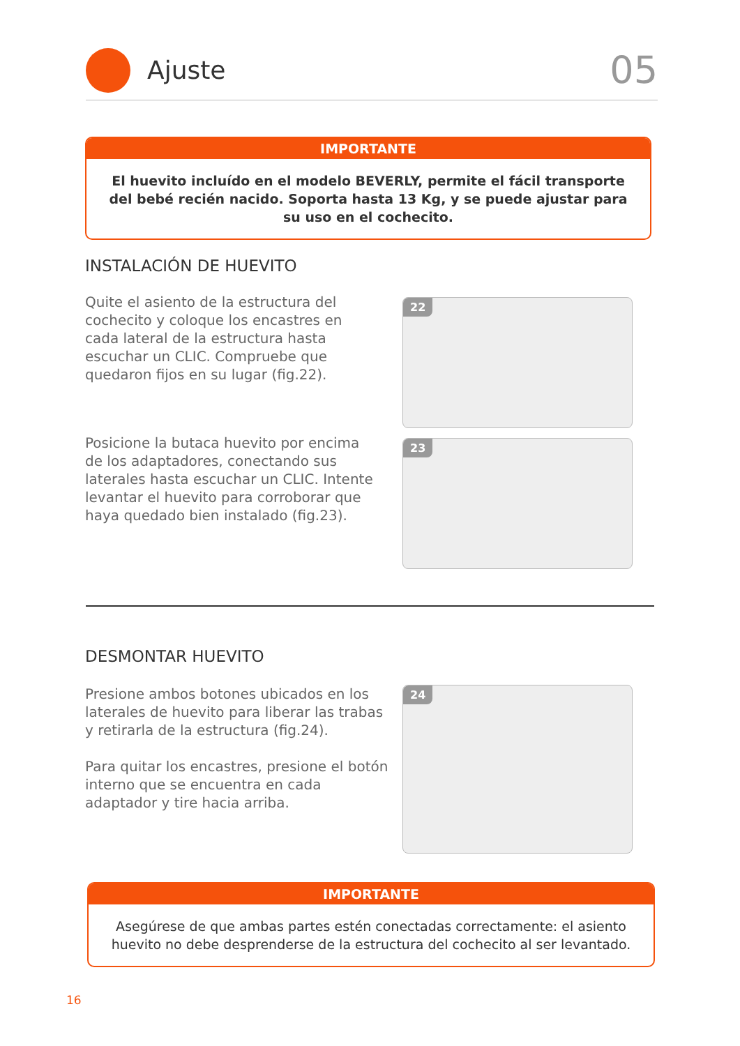Ajuste
05
IMPORTANTE
El huevito incluído en el modelo BEVERLY, permite el fácil transporte del bebé recién nacido. Soporta hasta 13 Kg, y se puede ajustar para su uso en el cochecito.
INSTALACIÓN DE HUEVITO
Quite el asiento de la estructura del cochecito y coloque los encastres en cada lateral de la estructura hasta escuchar un CLIC. Compruebe que quedaron fijos en su lugar (fig.22).
Posicione la butaca huevito por encima de los adaptadores, conectando sus laterales hasta escuchar un CLIC. Intente levantar el huevito para corroborar que haya quedado bien instalado (fig.23).
22
23
DESMONTAR HUEVITO
Presione ambos botones ubicados en los laterales de huevito para liberar las trabas y retirarla de la estructura (fig.24).
Para quitar los encastres, presione el botón interno que se encuentra en cada adaptador y tire hacia arriba.
24
IMPORTANTE
Asegúrese de que ambas partes estén conectadas correctamente: el asiento huevito no debe desprenderse de la estructura del cochecito al ser levantado.
16